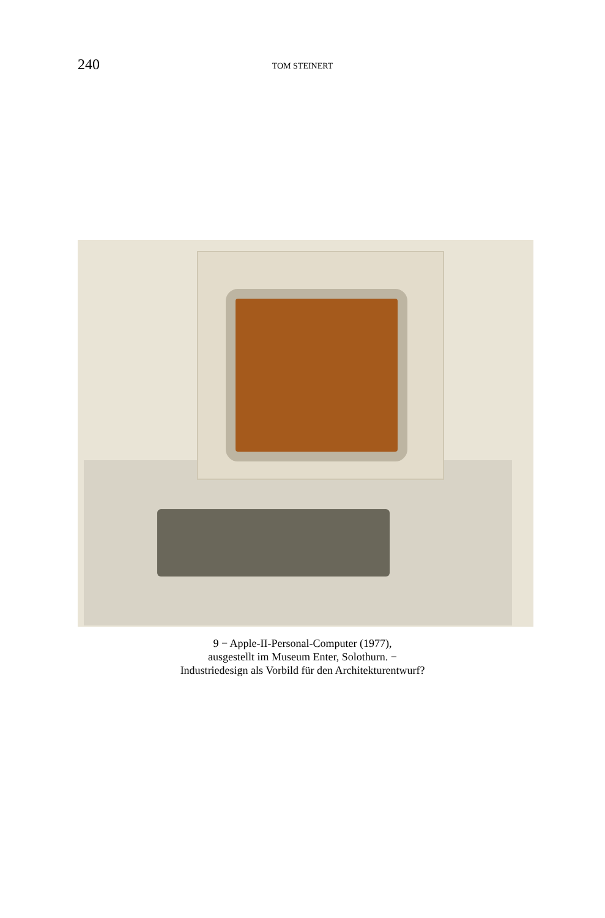240
TOM STEINERT
9 − Apple-II-Personal-Computer (1977),
ausgestellt im Museum Enter, Solothurn. −
Industriedesign als Vorbild für den Architekturentwurf?